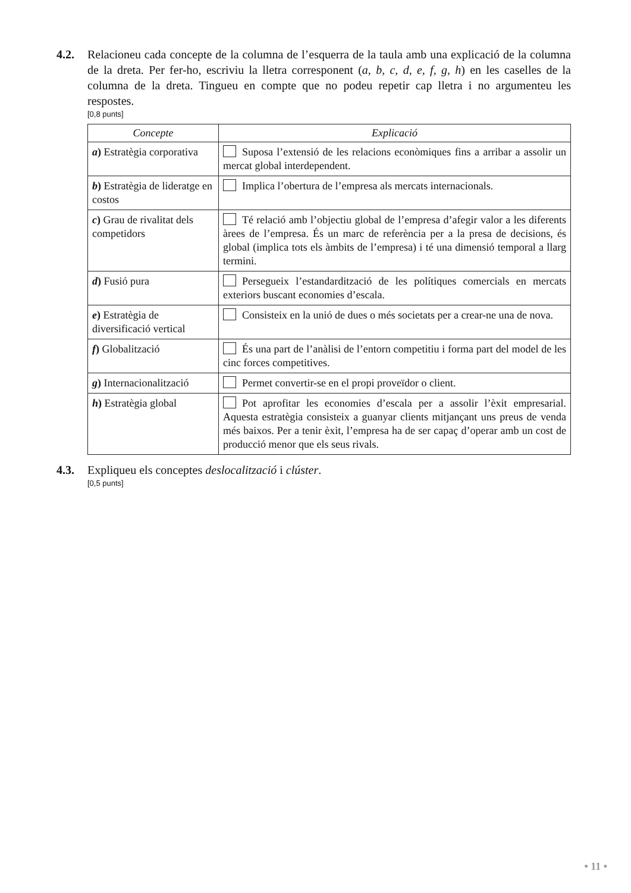4.2. Relacioneu cada concepte de la columna de l’esquerra de la taula amb una explicació de la columna de la dreta. Per fer-ho, escriviu la lletra corresponent (a, b, c, d, e, f, g, h) en les caselles de la columna de la dreta. Tingueu en compte que no podeu repetir cap lletra i no argumenteu les respostes.
[0,8 punts]
| Concepte | Explicació |
| --- | --- |
| a ) Estratègia corporativa | Suposa l’extensió de les relacions econòmiques fins a arribar a assolir un mercat global interdependent. |
| b ) Estratègia de lideratge en costos | Implica l’obertura de l’empresa als mercats internacionals. |
| c ) Grau de rivalitat dels competidors | Té relació amb l’objectiu global de l’empresa d’afegir valor a les diferents àrees de l’empresa. És un marc de referència per a la presa de decisions, és global (implica tots els àmbits de l’empresa) i té una dimensió temporal a llarg termini. |
| d ) Fusió pura | Persegueix l’estandardització de les polítiques comercials en mercats exteriors buscant economies d’escala. |
| e ) Estratègia de diversificació vertical | Consisteix en la unió de dues o més societats per a crear-ne una de nova. |
| f ) Globalització | És una part de l’anàlisi de l’entorn competitiu i forma part del model de les cinc forces competitives. |
| g ) Internacionalització | Permet convertir-se en el propi proveïdor o client. |
| h ) Estratègia global | Pot aprofitar les economies d’escala per a assolir l’èxit empresarial. Aquesta estratègia consisteix a guanyar clients mitjançant uns preus de venda més baixos. Per a tenir èxit, l’empresa ha de ser capaç d’operar amb un cost de producció menor que els seus rivals. |
4.3. Expliqueu els conceptes deslocalització i clúster.
[0,5 punts]
• 11 •